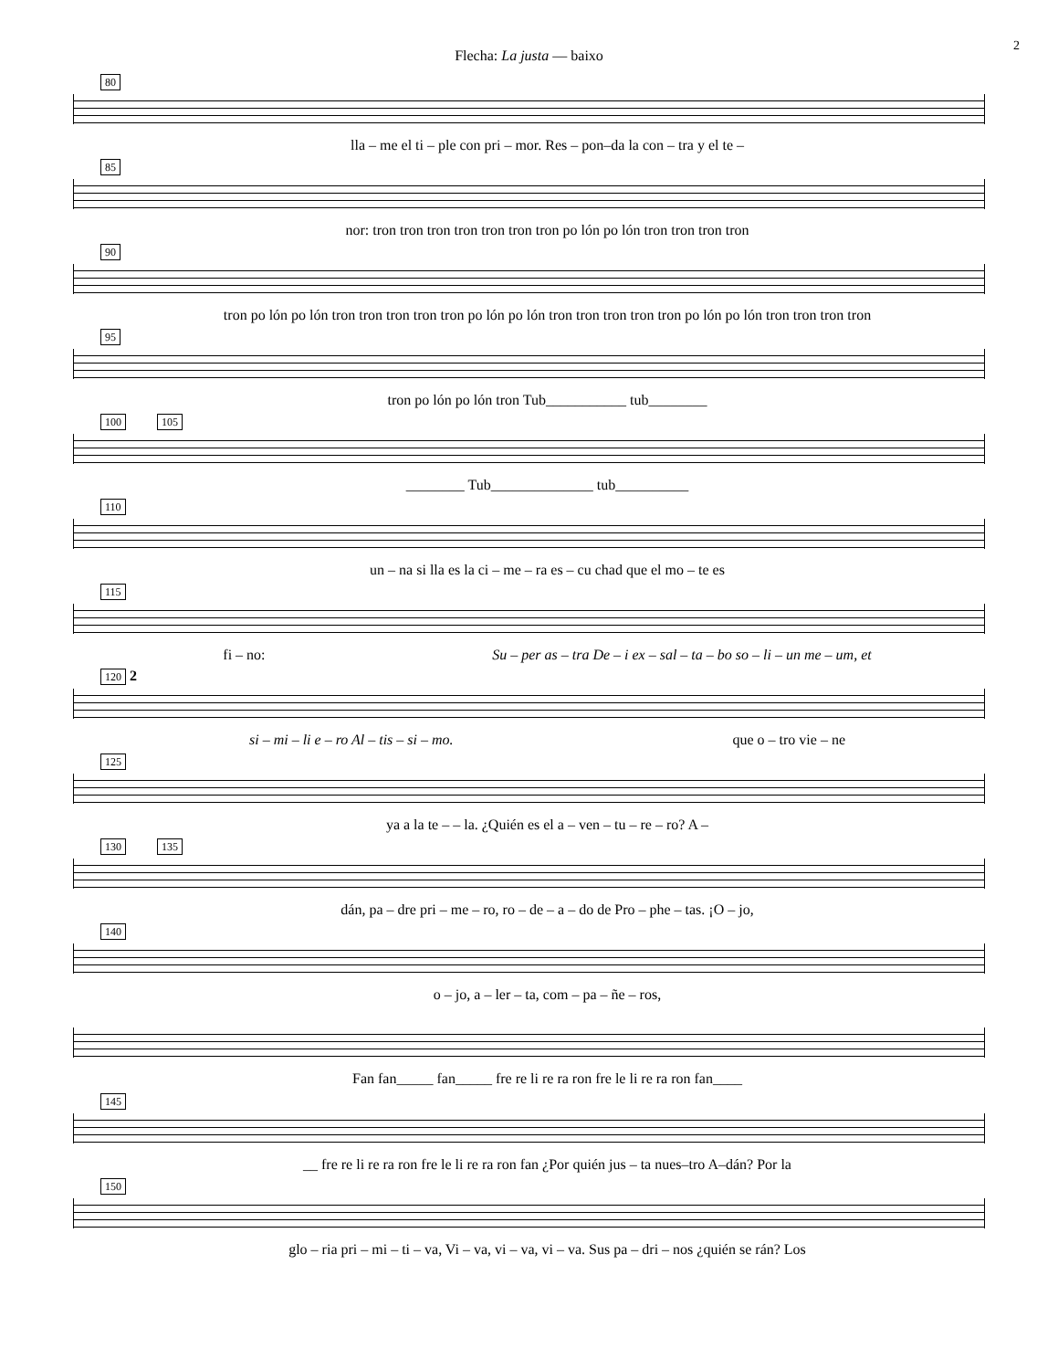Flecha: La justa — baixo
2
80
lla – me el ti – ple con pri – mor. Res – pon–da la con – tra y el te –
85
nor: tron tron tron tron tron tron tron po lón po lón tron tron tron tron
90
tron po lón po lón tron tron tron tron tron po lón po lón tron tron tron tron tron po lón po lón tron tron tron tron
95
tron po lón po lón tron Tub___________ tub________
100 105
________ Tub______________ tub__________
110
un – na si lla es la ci – me – ra es – cu chad que el mo – te es
115
fi – no: Su – per as – tra De – i ex – sal – ta – bo so – li – un me – um, et
120 2
si – mi – li e – ro Al – tis – si – mo. que o – tro vie – ne
125
ya a la te – – la. ¿Quién es el a – ven – tu – re – ro? A –
130 135
dán, pa – dre pri – me – ro, ro – de – a – do de Pro – phe – tas. ¡O – jo,
140
o – jo, a – ler – ta, com – pa – ñe – ros,
Fan fan_____ fan_____ fre re li re ra ron fre le li re ra ron fan____
145
__ fre re li re ra ron fre le li re ra ron fan ¿Por quién jus – ta nues–tro A–dán? Por la
150
glo – ria pri – mi – ti – va, Vi – va, vi – va, vi – va. Sus pa – dri – nos ¿quién se rán? Los